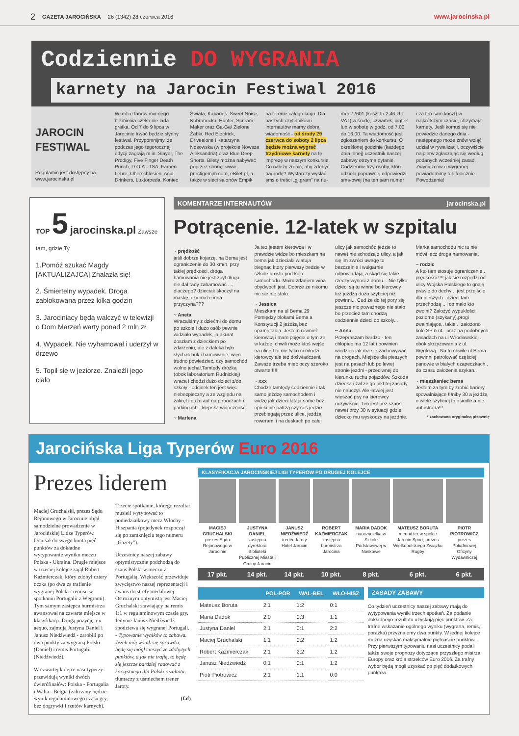2 GAZETA JAROCIŃSKA 26 (1342) 28 czerwca 2016 www.jarocinska.pl
Codziennie DO WYGRANIA
karnety na Jarocin Festiwal 2016
JAROCIN FESTIWAL
Regulamin jest dostępny na www.jarocinska.pl
Wkrótce fanów mocnego brzmienia czeka nie lada gratka. Od 7 do 9 lipca w Jarocinie trwać będzie słynny festiwal. Przypomnijmy, że podczas jego tegorocznej edycji zagrają m.in. Slayer, The Prodigy, Five Finger Death Punch, D.O.A., TSA, Farben Lehre, Oberschlesien, Acid Drinkers, Luxtorpeda, Koniec
Świata, Kabanos, Sweet Noise, Kobranocka, Hunter, Scream Maker oraz Ga-Ga/ Zielone Żabki, Red Electrick, Drivealone i Katarzyna Nosowska (w projekcie Nowsza Aleksandria) oraz Blue Deep Shorts. Bilety można nabywać poprzez stronę: www. prestigemjm.com, eBilet.pl, a także w sieci salonów Empik
na terenie całego kraju. Dla naszych czytelników i internautów mamy dobrą wiadomość - od środy 29 czerwca do soboty 2 lipca będzie można wygrać trzydniowe karnety na tę imprezę w naszym konkursie. Co należy zrobić, aby zdobyć nagrodę? Wystarczy wysłać sms o treści „gj.gram" na nu-
mer 72601 (koszt to 2,46 zł z VAT) w środę, czwartek, piątek lub w sobotę w godz. od 7.00 do 13.00. Ta wiadomość jest zgłoszeniem do konkursu. O określonej godzinie (każdego dnia innej) uczestnik naszej zabawy otrzyma pytanie. Codziennie trzy osoby, które udzielą poprawnej odpowiedzi sms-owej (na ten sam numer
i za ten sam koszt) w najkrótszym czasie, otrzymają karnety. Jeśli komuś się nie powiedzie danego dnia - następnego może znów wziąć udział w rywalizacji, oczywiście najpierw zgłaszając się według podanych wcześniej zasad. Zwycięzców o wygranej powiadomimy telefonicznie. Powodzenia!
TOP 5 jarocinska.pl Zawsze tam, gdzie Ty
1.Pomóż szukać Magdy [AKTUALIZAJCA] Znalazła się!
2. Śmiertelny wypadek. Droga zablokowana przez kilka godzin
3. Jarociniacy będą walczyć w telewizji o Dom Marzeń warty ponad 2 mln zł
4. Wypadek. Nie wyhamował i uderzył w drzewo
5. Topił się w jeziorze. Znaleźli jego ciało
KOMENTARZE INTERNAUTÓW jarocinska.pl
Potrącenie. 12-latek w szpitalu
~ prędkość
jeśli dobrze kojarzę, na Bema jest ograniczenie do 30 km/h, przy takiej prędkości, droga hamowania nie jest zbyt długa, nie dał rady zahamować ..., dlaczego? dzieciak skoczył na maskę, czy może inna przyczyna???
~ Aneta
Wracaliśmy z dziećmi do domu po szkole i dużo osób pewnie widziało wypadek, ja akurat doszłam z dzieckiem po zdarzeniu, ale z daleka było słychać huk i hamowanie, więc trudno powiedzieć, czy samochód wolno jechał.Tamtędy dróżką (obok laboratorium Rudnickiej) wraca i chodzi dużo dzieci z/do szkoły - odcinek ten jest więc niebezpieczny a ze względu na zakręt i dużo aut na poboczach i parkingach - kiepska widoczność.
~ Marlena
Ja tez jestem kierowca i w prawdzie widze bo mieszkam na bema jak dzieciaki wlatuja biegnac ktory pierwszy bedzie w szkole prosto pod kola samochodu. Moim zdaniem wina obydwoch jest. Dobrze ze nikomu nic sie nie stalo.
~ Jessica
Mieszkam na ul Bema 29 Pomiędzy blokami Bema a Konstytucji 2 jeżdżą bez opamiętania. Jestem również kierowcą i mam pojęcie o tym ze w każdej chwili może ktoś wejść na ulicę I to nie tylko ci młodzi kierowcy ale też doświadczeni. Zawsze trzeba mieć oczy szeroko otwarte!!!!!!
~ xxx
Chodzę tamtędy codziennie i tak samo jeżdżę samochodem i widzę jak dzieci latają same bez opieki nie patrzą czy coś jedzie przebiegają przez ulice, jeżdżą rowerami i na deskach po całej ulicy jak samochód jedzie to nawet nie schodzą z ulicy, a jak się im zwróci uwagę to bezczelnie i wulgarnie odpowiadają, a skąd się takie rzeczy wynosi z domu... Nie tylko dzieci są tu winne bo kierowcy też jeżdżą dużo szybciej niż powinni... Cud że do tej pory się jeszcze nic poważnego nie stało bo przecież tam chodzą codziennie dzieci do szkoły...
~ Anna
Przepraszam bardzo - ten chłopiec ma 12 lat i powinien wiedziec jak ma sie zachowywać na drogach. Miejsce dla pieszych jest na pasach lub po lewej stronie jezdni - przeciwnej do kierunku ruchu pojazdów. Szkoda dziecka i żal ze go nikt tej zasady nie nauczył. Ale łatwiej jest wieszać psy na kierowcy oczywiście. Ten jest bez szans nawet przy 30 w sytuacji gdzie dziecko mu wyskoczy na jezdnie. Marka samochodu nic tu nie mówi lecz droga hamowania.
~ rodzic
A kto tam stosuje ograniczenie.. prędkości.!!!!.jak sie rozpędzi od ulicy Wojska Polskiego to gnają prawie do dechy .. jest przejście dla pieszych.. dzieci tam przechodzą .. i co mało kto zwolni? Założyć wypukłości poziome (szykany),progi zwalniające.. takie .. założono kolo SP n r4.. oraz na podobnych zasadach na ul Wrocławskiej .. obok skrzyzowania z ul. Węglową.. Na to chwile ul Bema.. powinni patrolować częściej panowie w białych czapeczkach.. do czasu założenia szykan..
~ mieszkaniec bema
Jestem za tym by zrobić bariery spowalniające !!!niby 30 a jeżdżą o wiele szybciej to osiedle a nie autostrada!!!
* zachowano oryginalną pisownię
Jarocińska Liga Typerów Euro 2016
Prezes liderem
Maciej Gruchalski, prezes Sądu Rejonowego w Jarocinie objął samodzielne prowadzenie w Jarocińskiej Lidze Typerów. Dopisał do swego konta pięć punktów za dokładne wytypowanie wyniku meczu Polska - Ukraina. Drugie miejsce w trzeciej kolejce zajął Robert Kaźmierczak, który zdobył cztery oczka (po dwa za trafienie wygranej Polski i remisu w spotkaniu Portugalii z Węgrami). Tym samym zastępca burmistrza awansował na czwarte miejsce w klasyfikacji. Drugą pozycję, ex aequo, zajmują Justyna Daniel i Janusz Niedźwiedź - zarobili po dwa punkty za wygraną Polski (Daniel) i remis Portugalii (Niedźwiedź).
W czwartej kolejce nasi typerzy przewidują wyniki dwóch ćwierćfinałów: Polska - Portugalia i Walia - Belgia (zaliczany będzie wynik regulaminowego czasu gry, bez dogrywki i rzutów karnych). Trzecie spotkanie, którego rezultat musieli wytypować to poniedziałkowy mecz Włochy - Hiszpania (pojedynek rozpoczął się po zamknięciu tego numeru „Gazety").
Uczestnicy naszej zabawy optymistycznie podchodzą do szans Polski w meczu z Portugalią. Większość przewiduje zwycięstwo naszej reprezentacji i awans do strefy medalowej. Ostrożnym optymistą jest Maciej Gruchalski stawiający na remis 1:1 w regulaminowym czasie gry. Jedynie Janusz Niedźwiedź spodziewa się wygranej Portugali. - Typowanie wyników to zabawa. Jeżeli mój wynik się sprawdzi, będę się mógł cieszyć ze zdobytych punktów, a jak nie trafię, to będę się jeszcze bardziej radować z korzystnego dla Polski rezultatu - tłumaczy z uśmiechem trener Jaroty.
(faf)
KLASYFIKACJA JAROCIŃSKIEJ LIGI TYPERÓW PO DRUGIEJ KOLEJCE
| MACIEJ GRUCHALSKI prezes Sądu Rejonowego w Jarocinie | JUSTYNA DANIEL zastępca dyrektora Biblioteki Publicznej Miasta i Gminy Jarocin | JANUSZ NIEDŹWIEDŹ trener Jaroty Hotel Jarocin | ROBERT KAŹMIERCZAK zastępca burmistrza Jarocina | MARIA DADOK nauczycielka w Szkole Podstawowej w Noskowie | MATEUSZ BORUTA menadżer w spółce Jarocin Sport, prezes Wielkopolskiego Związku Rugby | PIOTR PIOTROWICZ prezes Południowej Oficyny Wydawniczej |
| 17 pkt. | 14 pkt. | 14 pkt. | 10 pkt. | 8 pkt. | 6 pkt. | 6 pkt. |
| | POL-POR | WAL-BEL | WŁO-HISZ |
| --- | --- | --- | --- |
| Mateusz Boruta | 2:1 | 1:2 | 0:1 |
| Maria Dadok | 2:0 | 0:3 | 1:1 |
| Justyna Daniel | 2:1 | 0:1 | 2:2 |
| Maciej Gruchalski | 1:1 | 0:2 | 1:2 |
| Robert Kaźmierczak | 2:1 | 2:2 | 1:2 |
| Janusz Niedźwiedź | 0:1 | 0:1 | 1:2 |
| Piotr Piotrowicz | 2:1 | 1:1 | 0:0 |
ZASADY ZABAWY
Co tydzień uczestnicy naszej zabawy mają do wytypowania wyniki trzech spotkań. Za podanie dokładnego rezultatu uzyskują pięć punktów. Za trafne wskazanie ogólnego wyniku (wygrana, remis, porażka) przyznajemy dwa punkty. W jednej kolejce można uzyskać maksymalnie piętnaście punktów.
Przy pierwszym typowaniu nasi uczestnicy podali także swoje prognozy dotyczące przyszłego mistrza Europy oraz króla strzelców Euro 2016. Za trafny wybór będą mogli uzyskać po pięć dodatkowych punktów.